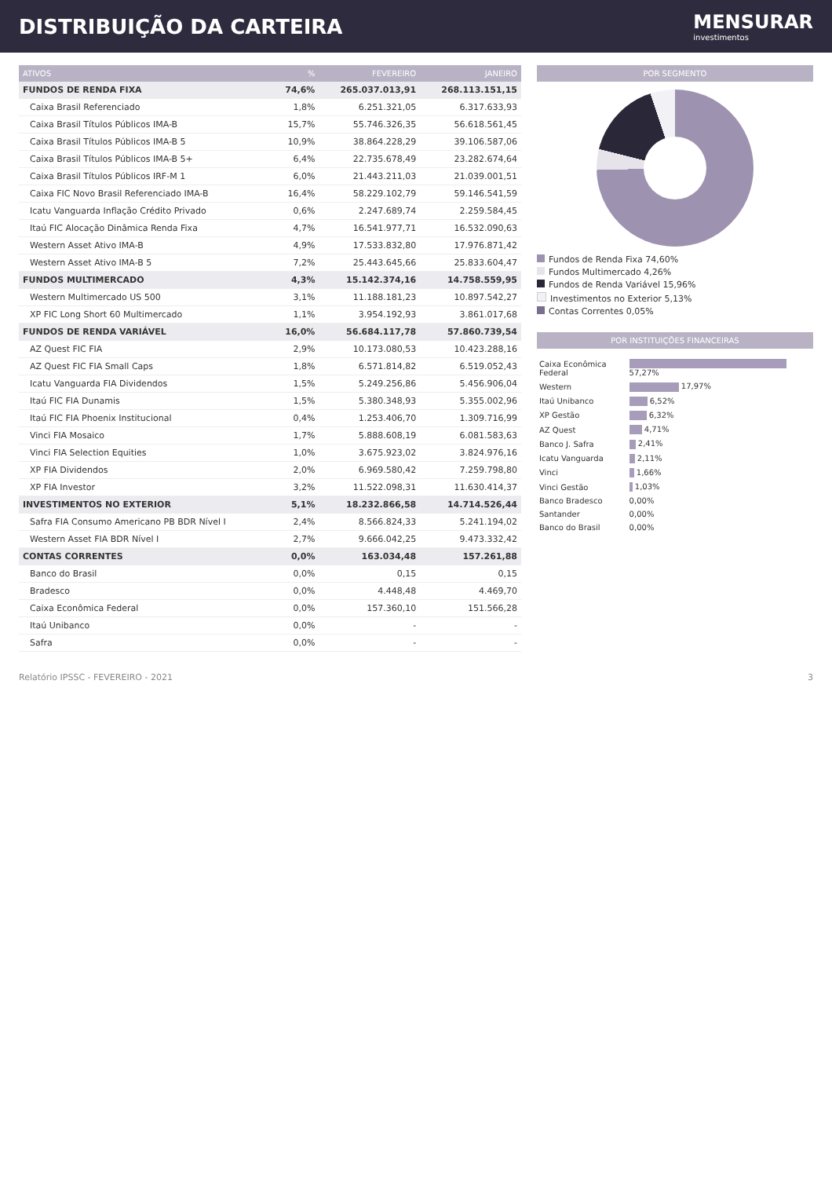DISTRIBUIÇÃO DA CARTEIRA MENSURAR
investimentos
| ATIVOS | % | FEVEREIRO | JANEIRO |
| --- | --- | --- | --- |
| FUNDOS DE RENDA FIXA | 74,6% | 265.037.013,91 | 268.113.151,15 |
| Caixa Brasil Referenciado | 1,8% | 6.251.321,05 | 6.317.633,93 |
| Caixa Brasil Títulos Públicos IMA-B | 15,7% | 55.746.326,35 | 56.618.561,45 |
| Caixa Brasil Títulos Públicos IMA-B 5 | 10,9% | 38.864.228,29 | 39.106.587,06 |
| Caixa Brasil Títulos Públicos IMA-B 5+ | 6,4% | 22.735.678,49 | 23.282.674,64 |
| Caixa Brasil Títulos Públicos IRF-M 1 | 6,0% | 21.443.211,03 | 21.039.001,51 |
| Caixa FIC Novo Brasil Referenciado IMA-B | 16,4% | 58.229.102,79 | 59.146.541,59 |
| Icatu Vanguarda Inflação Crédito Privado | 0,6% | 2.247.689,74 | 2.259.584,45 |
| Itaú FIC Alocação Dinâmica Renda Fixa | 4,7% | 16.541.977,71 | 16.532.090,63 |
| Western Asset Ativo IMA-B | 4,9% | 17.533.832,80 | 17.976.871,42 |
| Western Asset Ativo IMA-B 5 | 7,2% | 25.443.645,66 | 25.833.604,47 |
| FUNDOS MULTIMERCADO | 4,3% | 15.142.374,16 | 14.758.559,95 |
| Western Multimercado US 500 | 3,1% | 11.188.181,23 | 10.897.542,27 |
| XP FIC Long Short 60 Multimercado | 1,1% | 3.954.192,93 | 3.861.017,68 |
| FUNDOS DE RENDA VARIÁVEL | 16,0% | 56.684.117,78 | 57.860.739,54 |
| AZ Quest FIC FIA | 2,9% | 10.173.080,53 | 10.423.288,16 |
| AZ Quest FIC FIA Small Caps | 1,8% | 6.571.814,82 | 6.519.052,43 |
| Icatu Vanguarda FIA Dividendos | 1,5% | 5.249.256,86 | 5.456.906,04 |
| Itaú FIC FIA Dunamis | 1,5% | 5.380.348,93 | 5.355.002,96 |
| Itaú FIC FIA Phoenix Institucional | 0,4% | 1.253.406,70 | 1.309.716,99 |
| Vinci FIA Mosaico | 1,7% | 5.888.608,19 | 6.081.583,63 |
| Vinci FIA Selection Equities | 1,0% | 3.675.923,02 | 3.824.976,16 |
| XP FIA Dividendos | 2,0% | 6.969.580,42 | 7.259.798,80 |
| XP FIA Investor | 3,2% | 11.522.098,31 | 11.630.414,37 |
| INVESTIMENTOS NO EXTERIOR | 5,1% | 18.232.866,58 | 14.714.526,44 |
| Safra FIA Consumo Americano PB BDR Nível I | 2,4% | 8.566.824,33 | 5.241.194,02 |
| Western Asset FIA BDR Nível I | 2,7% | 9.666.042,25 | 9.473.332,42 |
| CONTAS CORRENTES | 0,0% | 163.034,48 | 157.261,88 |
| Banco do Brasil | 0,0% | 0,15 | 0,15 |
| Bradesco | 0,0% | 4.448,48 | 4.469,70 |
| Caixa Econômica Federal | 0,0% | 157.360,10 | 151.566,28 |
| Itaú Unibanco | 0,0% | - | - |
| Safra | 0,0% | - | - |
POR SEGMENTO
Fundos de Renda Fixa 74,60%
Fundos Multimercado 4,26%
Fundos de Renda Variável 15,96%
Investimentos no Exterior 5,13%
Contas Correntes 0,05%
POR INSTITUIÇÕES FINANCEIRAS
| Caixa Econômica Federal | 57,27% |
| Western | 17,97% |
| Itaú Unibanco | 6,52% |
| XP Gestão | 6,32% |
| AZ Quest | 4,71% |
| Banco J. Safra | 2,41% |
| Icatu Vanguarda | 2,11% |
| Vinci | 1,66% |
| Vinci Gestão | 1,03% |
| Banco Bradesco | 0,00% |
| Santander | 0,00% |
| Banco do Brasil | 0,00% |
Relatório IPSSC - FEVEREIRO - 2021 3